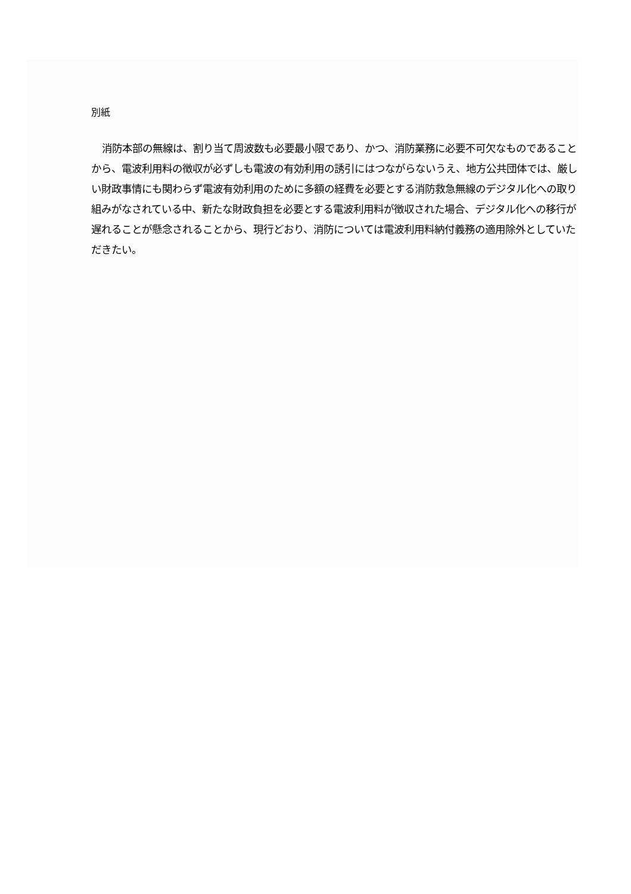別紙
消防本部の無線は、割り当て周波数も必要最小限であり、かつ、消防業務に必要不可欠なものであることから、電波利用料の徴収が必ずしも電波の有効利用の誘引にはつながらないうえ、地方公共団体では、厳しい財政事情にも関わらず電波有効利用のために多額の経費を必要とする消防救急無線のデジタル化への取り組みがなされている中、新たな財政負担を必要とする電波利用料が徴収された場合、デジタル化への移行が遅れることが懸念されることから、現行どおり、消防については電波利用料納付義務の適用除外としていただきたい。